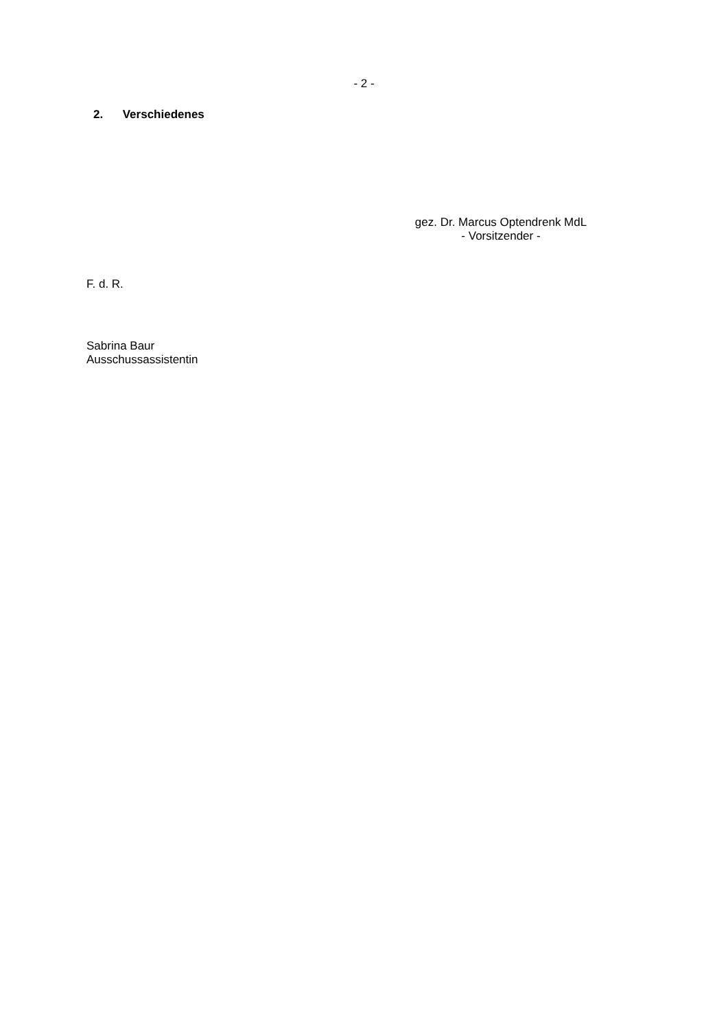- 2 -
2. Verschiedenes
gez. Dr. Marcus Optendrenk MdL
- Vorsitzender -
F. d. R.
Sabrina Baur
Ausschussassistentin